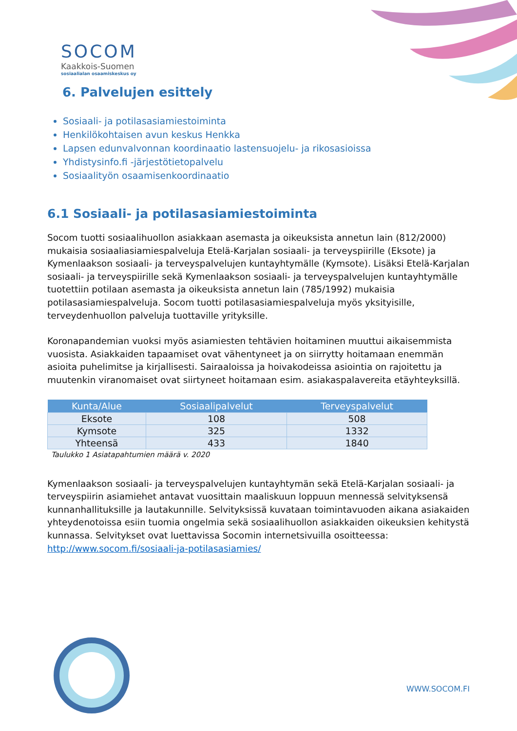SOCOM
Kaakkois-Suomen
sosiaalialan osaamiskeskus oy
6. Palvelujen esittely
Sosiaali- ja potilasasiamiestoiminta
Henkilökohtaisen avun keskus Henkka
Lapsen edunvalvonnan koordinaatio lastensuojelu- ja rikosasioissa
Yhdistysinfo.fi -järjestötietopalvelu
Sosiaalityön osaamisenkoordinaatio
6.1 Sosiaali- ja potilasasiamiestoiminta
Socom tuotti sosiaalihuollon asiakkaan asemasta ja oikeuksista annetun lain (812/2000) mukaisia sosiaaliasiamiespalveluja Etelä-Karjalan sosiaali- ja terveyspiirille (Eksote) ja Kymenlaakson sosiaali- ja terveyspalvelujen kuntayhtymälle (Kymsote). Lisäksi Etelä-Karjalan sosiaali- ja terveyspiirille sekä Kymenlaakson sosiaali- ja terveyspalvelujen kuntayhtymälle tuotettiin potilaan asemasta ja oikeuksista annetun lain (785/1992) mukaisia potilasasiamiespalveluja. Socom tuotti potilasasiamiespalveluja myös yksityisille, terveydenhuollon palveluja tuottaville yrityksille.
Koronapandemian vuoksi myös asiamiesten tehtävien hoitaminen muuttui aikaisemmista vuosista. Asiakkaiden tapaamiset ovat vähentyneet ja on siirrytty hoitamaan enemmän asioita puhelimitse ja kirjallisesti. Sairaaloissa ja hoivakodeissa asiointia on rajoitettu ja muutenkin viranomaiset ovat siirtyneet hoitamaan esim. asiakaspalavereita etäyhteyksillä.
| Kunta/Alue | Sosiaalipalvelut | Terveyspalvelut |
| --- | --- | --- |
| Eksote | 108 | 508 |
| Kymsote | 325 | 1332 |
| Yhteensä | 433 | 1840 |
Taulukko 1 Asiatapahtumien määrä v. 2020
Kymenlaakson sosiaali- ja terveyspalvelujen kuntayhtymän sekä Etelä-Karjalan sosiaali- ja terveyspiirin asiamiehet antavat vuosittain maaliskuun loppuun mennessä selvityksensä kunnanhallituksille ja lautakunnille. Selvityksissä kuvataan toimintavuoden aikana asiakaiden yhteydenotoissa esiin tuomia ongelmia sekä sosiaalihuollon asiakkaiden oikeuksien kehitystä kunnassa. Selvitykset ovat luettavissa Socomin internetsivuilla osoitteessa: http://www.socom.fi/sosiaali-ja-potilasasiamies/
WWW.SOCOM.FI